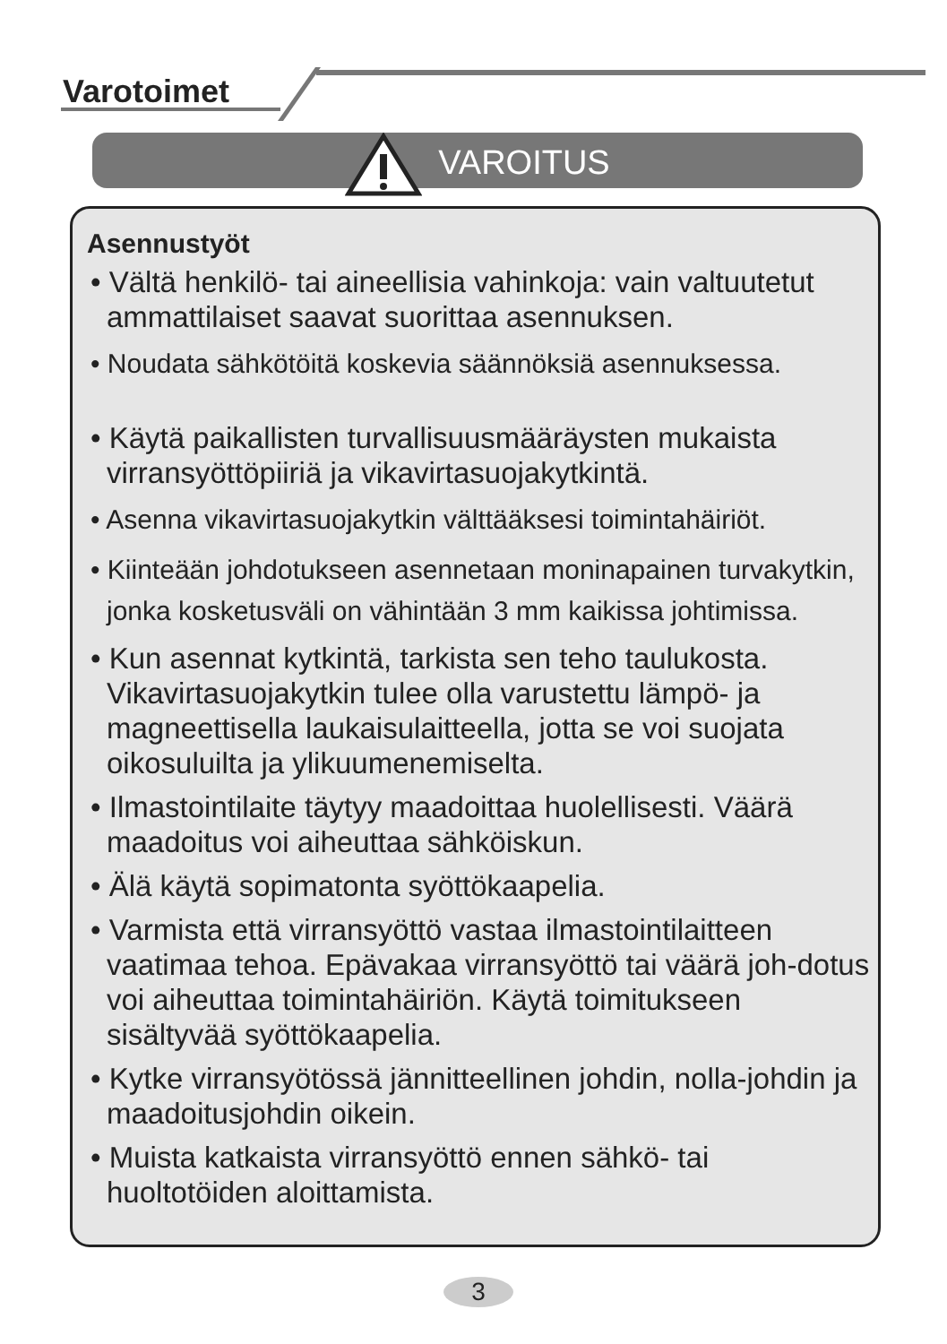Varotoimet
VAROITUS
Asennustyöt
• Vältä henkilö- tai aineellisia vahinkoja: vain valtuutetut ammattilaiset saavat suorittaa asennuksen.
• Noudata sähkötöitä koskevia säännöksiä asennuksessa.
• Käytä paikallisten turvallisuusmääräysten mukaista virransyöttöpiiriä ja vikavirtasuojakytkintä.
• Asenna vikavirtasuojakytkin välttääksesi toimintahäiriöt.
• Kiinteään johdotukseen asennetaan moninapainen turvakytkin, jonka kosketusväli on vähintään 3 mm kaikissa johtimissa.
• Kun asennat kytkintä, tarkista sen teho taulukosta. Vikavirtasuojakytkin tulee olla varustettu lämpö- ja magneettisella laukaisulaitteella, jotta se voi suojata oikosuluilta ja ylikuumenemiselta.
• Ilmastointilaite täytyy maadoittaa huolellisesti. Väärä maadoitus voi aiheuttaa sähköiskun.
• Älä käytä sopimatonta syöttökaapelia.
• Varmista että virransyöttö vastaa ilmastointilaitteen vaatimaa tehoa. Epävakaa virransyöttö tai väärä joh-dotus voi aiheuttaa toimintahäiriön. Käytä toimitukseen sisältyvää syöttökaapelia.
• Kytke virransyötössä jännitteellinen johdin, nolla-johdin ja maadoitusjohdin oikein.
• Muista katkaista virransyöttö ennen sähkö- tai huoltotöiden aloittamista.
3